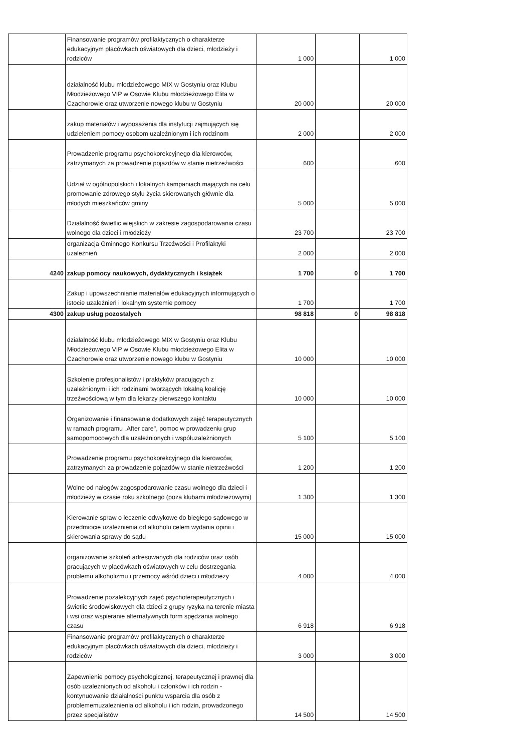| | Finansowanie programów profilaktycznych o charakterze edukacyjnym placówkach oświatowych dla dzieci, młodzieży i rodziców | 1 000 | | 1 000 |
| | działalność klubu młodzieżowego MIX w Gostyniu oraz Klubu Młodzieżowego VIP w Osowie Klubu młodzieżowego Elita w Czachorowie oraz utworzenie nowego klubu w Gostyniu | 20 000 | | 20 000 |
| | zakup materiałów i wyposażenia dla instytucji zajmujących się udzieleniem pomocy osobom uzależnionym i ich rodzinom | 2 000 | | 2 000 |
| | Prowadzenie programu psychokorekcyjnego dla kierowców, zatrzymanych za prowadzenie pojazdów w stanie nietrzeźwości | 600 | | 600 |
| | Udział w ogólnopolskich i lokalnych kampaniach mających na celu promowanie zdrowego stylu życia skierowanych głównie dla młodych mieszkańców gminy | 5 000 | | 5 000 |
| | Działalność świetlic wiejskich w zakresie zagospodarowania czasu wolnego dla dzieci i młodzieży | 23 700 | | 23 700 |
| | organizacja Gminnego Konkursu Trzeźwości i Profilaktyki uzależnień | 2 000 | | 2 000 |
| 4240 | zakup pomocy naukowych, dydaktycznych i książek | 1 700 | 0 | 1 700 |
| | Zakup i upowszechnianie materiałów edukacyjnych informujących o istocie uzależnień i lokalnym systemie pomocy | 1 700 | | 1 700 |
| 4300 | zakup usług pozostałych | 98 818 | 0 | 98 818 |
| | działalność klubu młodzieżowego MIX w Gostyniu oraz Klubu Młodzieżowego VIP w Osowie Klubu młodzieżowego Elita w Czachorowie oraz utworzenie nowego klubu w Gostyniu | 10 000 | | 10 000 |
| | Szkolenie profesjonalistów i praktyków pracujących z uzależnionymi i ich rodzinami tworzących lokalną koalicję trzeźwościową w tym dla lekarzy pierwszego kontaktu | 10 000 | | 10 000 |
| | Organizowanie i finansowanie dodatkowych zajęć terapeutycznych w ramach programu „After care", pomoc w prowadzeniu grup samopomocowych dla uzależnionych i współuzależnionych | 5 100 | | 5 100 |
| | Prowadzenie programu psychokorekcyjnego dla kierowców, zatrzymanych za prowadzenie pojazdów w stanie nietrzeźwości | 1 200 | | 1 200 |
| | Wolne od nałogów zagospodarowanie czasu wolnego dla dzieci i młodzieży w czasie roku szkolnego (poza klubami młodzieżowymi) | 1 300 | | 1 300 |
| | Kierowanie spraw o leczenie odwykowe do biegłego sądowego w przedmiocie uzależnienia od alkoholu celem wydania opinii i skierowania sprawy do sądu | 15 000 | | 15 000 |
| | organizowanie szkoleń adresowanych dla rodziców oraz osób pracujących w placówkach oświatowych w celu dostrzegania problemu alkoholizmu i przemocy wśród dzieci i młodzieży | 4 000 | | 4 000 |
| | Prowadzenie pozalekcyjnych zajęć psychoterapeutycznych i świetlic środowiskowych dla dzieci z grupy ryzyka na terenie miasta i wsi oraz wspieranie alternatywnych form spędzania wolnego czasu | 6 918 | | 6 918 |
| | Finansowanie programów profilaktycznych o charakterze edukacyjnym placówkach oświatowych dla dzieci, młodzieży i rodziców | 3 000 | | 3 000 |
| | Zapewnienie pomocy psychologicznej, terapeutycznej i prawnej dla osób uzależnionych od alkoholu i członków i ich rodzin - kontynuowanie działalności punktu wsparcia dla osób z problememuzależnienia od alkoholu i ich rodzin, prowadzonego przez specjalistów | 14 500 | | 14 500 |